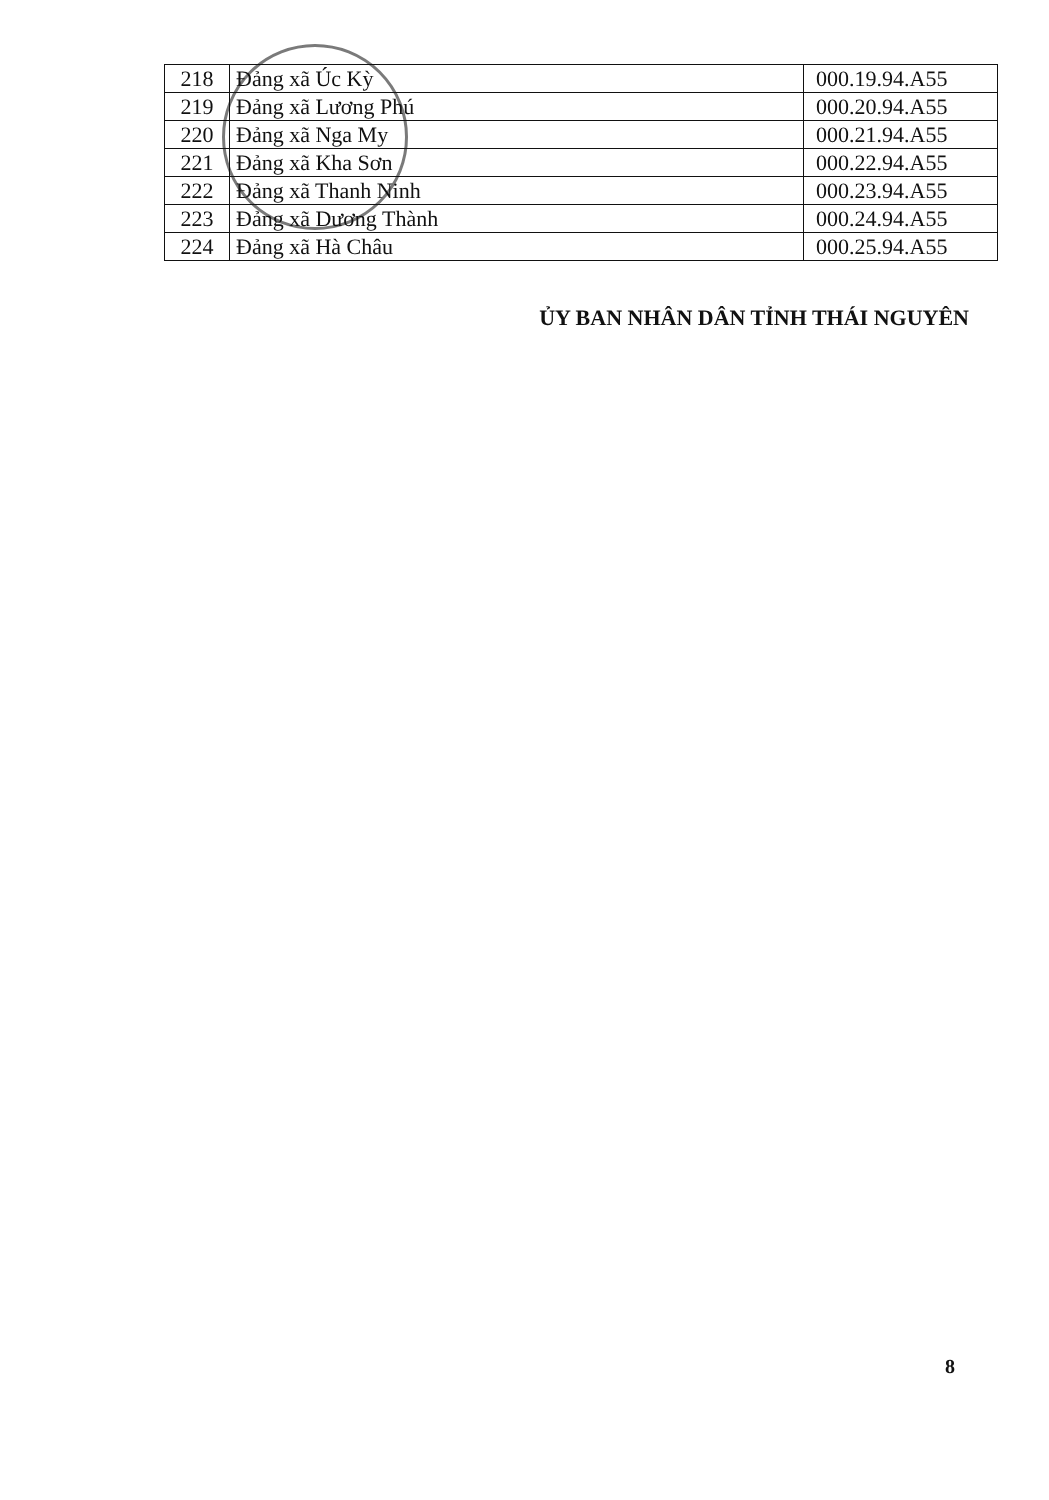| 218 | Đảng xã Úc Kỳ | 000.19.94.A55 |
| 219 | Đảng xã Lương Phú | 000.20.94.A55 |
| 220 | Đảng xã Nga My | 000.21.94.A55 |
| 221 | Đảng xã Kha Sơn | 000.22.94.A55 |
| 222 | Đảng xã Thanh Ninh | 000.23.94.A55 |
| 223 | Đảng xã Dương Thành | 000.24.94.A55 |
| 224 | Đảng xã Hà Châu | 000.25.94.A55 |
ỦY BAN NHÂN DÂN TỈNH THÁI NGUYÊN
8